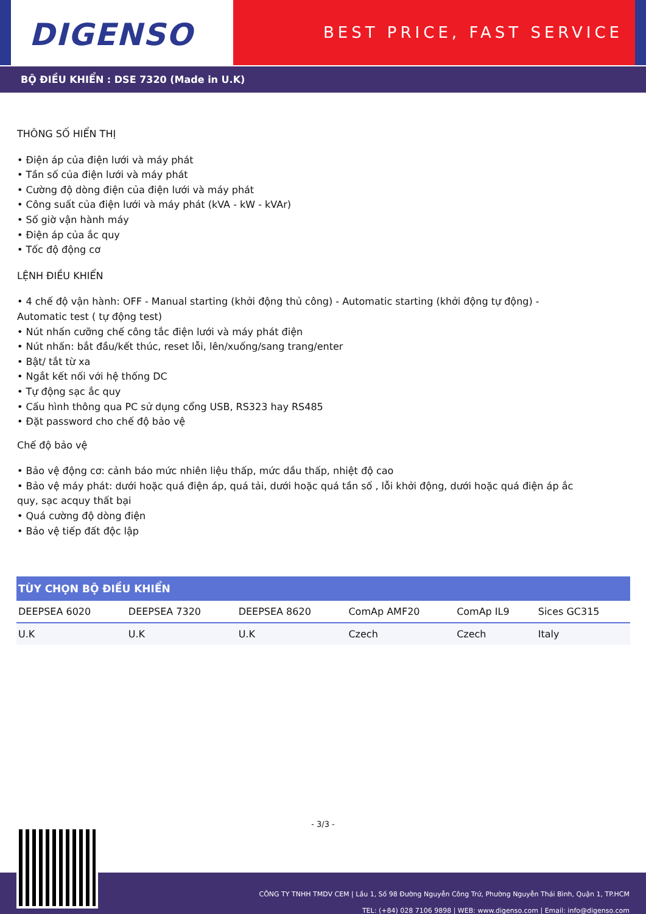DIGENSO
BEST PRICE, FAST SERVICE
BỘ ĐIỀU KHIỂN : DSE 7320 (Made in U.K)
THÔNG SỐ HIỂN THỊ
• Điện áp của điện lưới và máy phát
• Tần số của điện lưới và máy phát
• Cường độ dòng điện của điện lưới và máy phát
• Công suất của điện lưới và máy phát (kVA - kW - kVAr)
• Số giờ vận hành máy
• Điện áp của ắc quy
• Tốc độ động cơ
LỆNH ĐIỀU KHIỂN
• 4 chế độ vận hành: OFF - Manual starting (khởi động thủ công) - Automatic starting (khởi động tự động) -
Automatic test ( tự động test)
• Nút nhấn cưỡng chế công tắc điện lưới và máy phát điện
• Nút nhấn: bắt đầu/kết thúc, reset lỗi, lên/xuống/sang trang/enter
• Bật/ tắt từ xa
• Ngắt kết nối với hệ thống DC
• Tự động sạc ắc quy
• Cấu hình thông qua PC sử dụng cổng USB, RS323 hay RS485
• Đặt password cho chế độ bảo vệ
Chế độ bảo vệ
• Bảo vệ động cơ: cảnh báo mức nhiên liệu thấp, mức dầu thấp, nhiệt độ cao
• Bảo vệ máy phát: dưới hoặc quá điện áp, quá tải, dưới hoặc quá tần số , lỗi khởi động, dưới hoặc quá điện áp ắc
quy, sạc acquy thất bại
• Quá cường độ dòng điện
• Bảo vệ tiếp đất độc lập
| TÙY CHỌN BỘ ĐIỀU KHIỂN | | | | | |
| --- | --- | --- | --- | --- | --- |
| DEEPSEA 6020 | DEEPSEA 7320 | DEEPSEA 8620 | ComAp AMF20 | ComAp IL9 | Sices GC315 |
| U.K | U.K | U.K | Czech | Czech | Italy |
- 3/3 -
CÔNG TY TNHH TMDV CEM | Lầu 1, Số 98 Đường Nguyễn Công Trứ, Phường Nguyễn Thái Bình, Quận 1, TP.HCM
TEL: (+84) 028 7106 9898 | WEB: www.digenso.com | Email: info@digenso.com